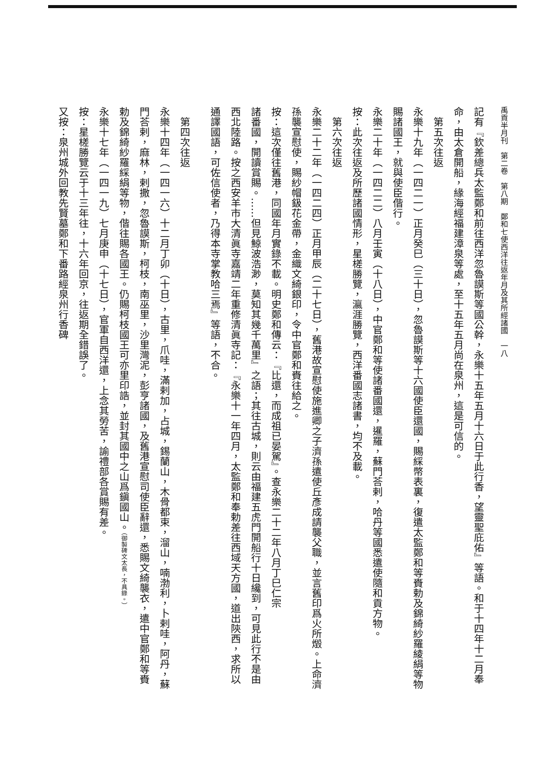禹貢半月刊　第二卷　第八期　鄭和七使西洋往返年月及其所經諸國　一八
記有『欽差總兵太監鄭和前往西洋忽魯謨斯等國公幹，永樂十五年五月十六日于此行香，望靈聖庇佑』等語。和于十四年十二月奉命，由太倉開船，緣海經福建漳泉等處，至十五年五月尚在泉州，這是可信的。
　第五次往返
永樂十九年（一四二一）正月癸巳（三十日），忽魯謨斯等十六國使臣還國，賜綵幣表裏，復遣太監鄭和等賚勅及錦綺紗羅綾絹等物賜諸國王，就與使臣偕行。
永樂二十年（一四二二）八月壬寅（十八日），中官鄭和等使諸番國還，暹羅，蘇門荅剌，哈丹等國悉遣使隨和貢方物。
按：此次往返及所歷諸國情形，星槎勝覽，瀛涯勝覽，西洋番國志諸書，均不及載。
　第六次往返
永樂二十二年（一四二四）正月甲辰（二十七日），舊港故宣慰使施進卿之子濟孫遣使丘彥成請襲父職，並言舊印爲火所燬。上命濟孫襲宣慰使，賜紗帽鈒花金帶，金織文綺銀印，令中官鄭和賚往給之。
按：這次僅往舊港，同國年月實錄不載。明史鄭和傳云：『比還，而成祖已晏駕』。查永樂二十二年八月丁巳仁宗
諸番國，開讀賞賜。……但見鯨波浩渺，莫知其幾千萬里』之語；其往古城，則云由福建五虎門開船行十日纔到，可見此行不是由西北陸路。按之西安羊市大清眞寺嘉靖二年重修清眞寺記：『永樂十一年四月，太監鄭和奉勅差往西域天方國，道出陝西，求所以通譯國語，可佐信使者，乃得本寺掌教哈三焉』等語，不合。
　第四次往返
永樂十四年（一四一六）十二月丁卯（十日），古里，爪哇，滿剌加，占城，錫蘭山，木骨都束，溜山，喃渤利，卜剌哇，阿丹，蘇門荅剌，麻林，剌撒，忽魯謨斯，柯枝，南巫里，沙里灣泥，彭亨諸國，及舊港宣慰司使臣辭還，悉賜文綺襲衣，遣中官鄭和等賚勅及錦綺紗羅綵絹等物，偕往賜各國王。仍賜柯枝國王可亦里印誥，並封其國中之山爲鎭國山。（御製碑文太長，不具錄。）
永樂十七年（一四一九）七月庚申（十七日），官軍自西洋還，上念其勞苦，諭禮部各賞賜有差。
按：星槎勝覽云于十三年往，十六年回京，往返期全錯誤了。
又按：泉州城外回教先賢墓鄭和下番路經泉州行香碑